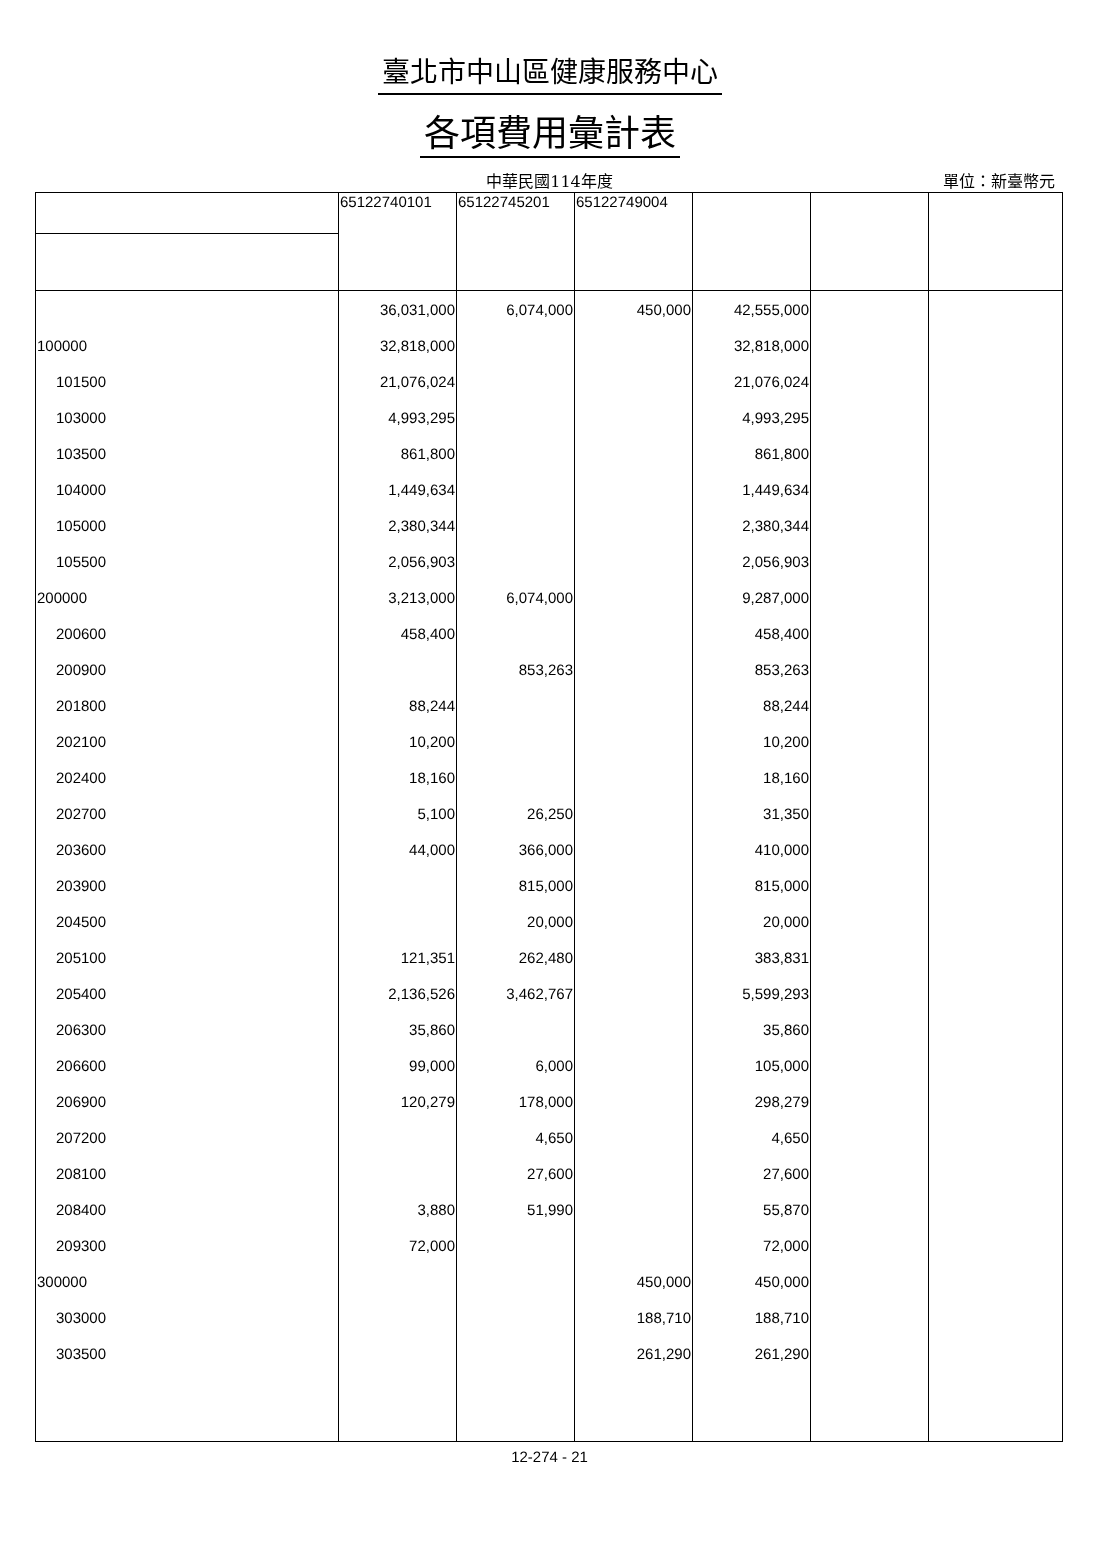臺北市中山區健康服務中心
各項費用彙計表
中華民國114年度
單位：新臺幣元
| | 65122740101 | 65122745201 | 65122749004 | | | |
| --- | --- | --- | --- | --- | --- | --- |
| | 36,031,000 | 6,074,000 | 450,000 | 42,555,000 | | |
| 100000 | 32,818,000 | | | 32,818,000 | | |
| 101500 | 21,076,024 | | | 21,076,024 | | |
| 103000 | 4,993,295 | | | 4,993,295 | | |
| 103500 | 861,800 | | | 861,800 | | |
| 104000 | 1,449,634 | | | 1,449,634 | | |
| 105000 | 2,380,344 | | | 2,380,344 | | |
| 105500 | 2,056,903 | | | 2,056,903 | | |
| 200000 | 3,213,000 | 6,074,000 | | 9,287,000 | | |
| 200600 | 458,400 | | | 458,400 | | |
| 200900 | | 853,263 | | 853,263 | | |
| 201800 | 88,244 | | | 88,244 | | |
| 202100 | 10,200 | | | 10,200 | | |
| 202400 | 18,160 | | | 18,160 | | |
| 202700 | 5,100 | 26,250 | | 31,350 | | |
| 203600 | 44,000 | 366,000 | | 410,000 | | |
| 203900 | | 815,000 | | 815,000 | | |
| 204500 | | 20,000 | | 20,000 | | |
| 205100 | 121,351 | 262,480 | | 383,831 | | |
| 205400 | 2,136,526 | 3,462,767 | | 5,599,293 | | |
| 206300 | 35,860 | | | 35,860 | | |
| 206600 | 99,000 | 6,000 | | 105,000 | | |
| 206900 | 120,279 | 178,000 | | 298,279 | | |
| 207200 | | 4,650 | | 4,650 | | |
| 208100 | | 27,600 | | 27,600 | | |
| 208400 | 3,880 | 51,990 | | 55,870 | | |
| 209300 | 72,000 | | | 72,000 | | |
| 300000 | | | 450,000 | 450,000 | | |
| 303000 | | | 188,710 | 188,710 | | |
| 303500 | | | 261,290 | 261,290 | | |
12-274 - 21